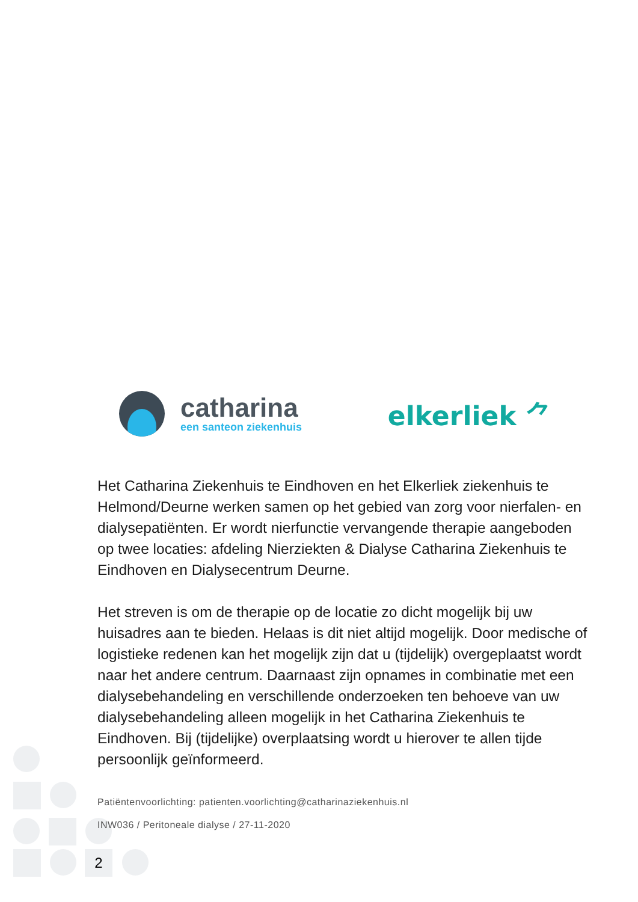catharina
een santeon ziekenhuis
elkerliek ⺈
Het Catharina Ziekenhuis te Eindhoven en het Elkerliek ziekenhuis te Helmond/Deurne werken samen op het gebied van zorg voor nierfalen- en dialysepatiënten. Er wordt nierfunctie vervangende therapie aangeboden op twee locaties: afdeling Nierziekten & Dialyse Catharina Ziekenhuis te Eindhoven en Dialysecentrum Deurne.
Het streven is om de therapie op de locatie zo dicht mogelijk bij uw huisadres aan te bieden. Helaas is dit niet altijd mogelijk. Door medische of logistieke redenen kan het mogelijk zijn dat u (tijdelijk) overgeplaatst wordt naar het andere centrum. Daarnaast zijn opnames in combinatie met een dialysebehandeling en verschillende onderzoeken ten behoeve van uw dialysebehandeling alleen mogelijk in het Catharina Ziekenhuis te Eindhoven. Bij (tijdelijke) overplaatsing wordt u hierover te allen tijde persoonlijk geïnformeerd.
Patiëntenvoorlichting: patienten.voorlichting@catharinaziekenhuis.nl
INW036 / Peritoneale dialyse / 27-11-2020
2